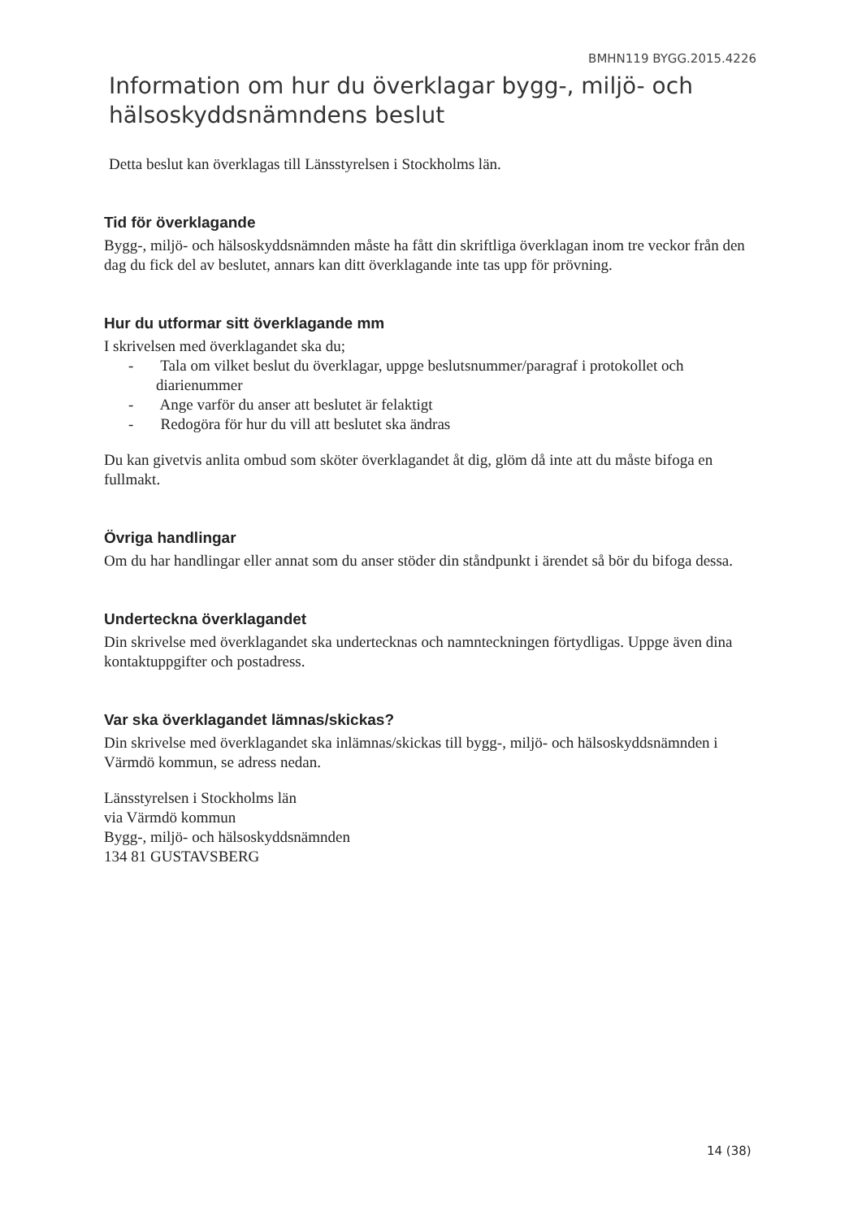BMHN119 BYGG.2015.4226
Information om hur du överklagar bygg-, miljö- och hälsoskyddsnämndens beslut
Detta beslut kan överklagas till Länsstyrelsen i Stockholms län.
Tid för överklagande
Bygg-, miljö- och hälsoskyddsnämnden måste ha fått din skriftliga överklagan inom tre veckor från den dag du fick del av beslutet, annars kan ditt överklagande inte tas upp för prövning.
Hur du utformar sitt överklagande mm
I skrivelsen med överklagandet ska du;
- Tala om vilket beslut du överklagar, uppge beslutsnummer/paragraf i protokollet och diarienummer
- Ange varför du anser att beslutet är felaktigt
- Redogöra för hur du vill att beslutet ska ändras
Du kan givetvis anlita ombud som sköter överklagandet åt dig, glöm då inte att du måste bifoga en fullmakt.
Övriga handlingar
Om du har handlingar eller annat som du anser stöder din ståndpunkt i ärendet så bör du bifoga dessa.
Underteckna överklagandet
Din skrivelse med överklagandet ska undertecknas och namnteckningen förtydligas. Uppge även dina kontaktuppgifter och postadress.
Var ska överklagandet lämnas/skickas?
Din skrivelse med överklagandet ska inlämnas/skickas till bygg-, miljö- och hälsoskyddsnämnden i Värmdö kommun, se adress nedan.
Länsstyrelsen i Stockholms län
via Värmdö kommun
Bygg-, miljö- och hälsoskyddsnämnden
134 81 GUSTAVSBERG
14 (38)